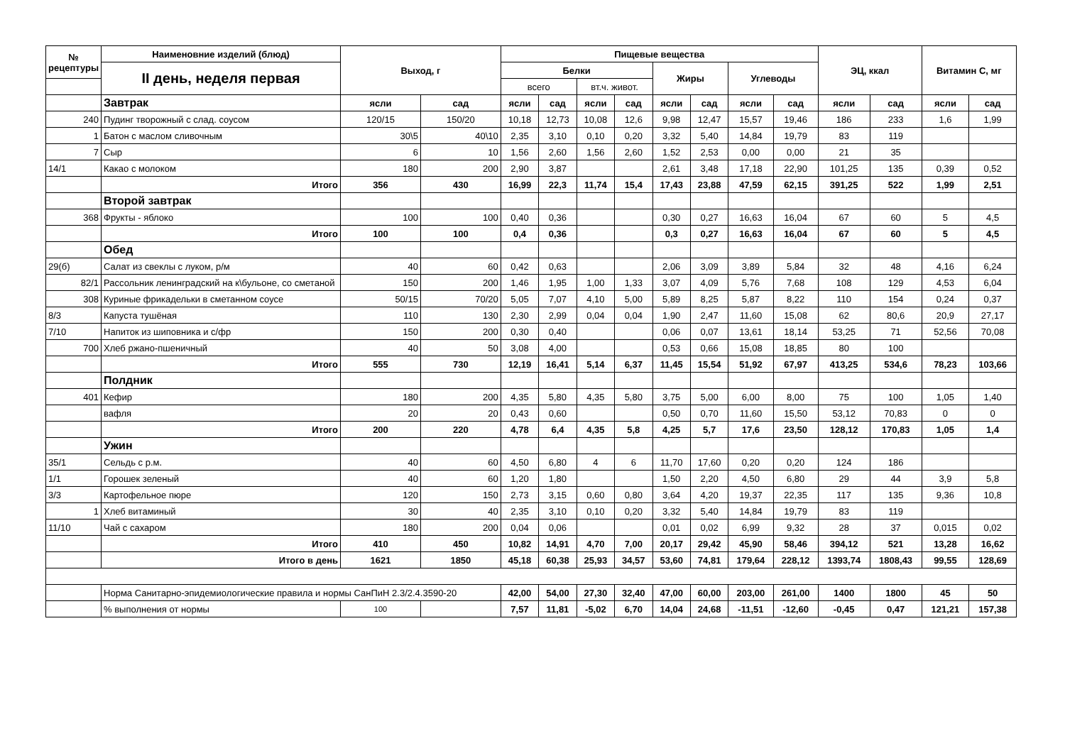| № рецептуры | Наименовние изделий (блюд) | Выход, г | | Пищевые вещества | | | | | | | | ЭЦ, ккал | | Витамин С, мг | |
| --- | --- | --- | --- | --- | --- | --- | --- | --- | --- | --- | --- | --- | --- | --- | --- |
| | II день, неделя первая | | | Белки | | | | Жиры | | Углеводы | | | | | |
| | | | | всего | | вт.ч. живот. | | | | | | | | | |
| | Завтрак | ясли | сад | ясли | сад | ясли | сад | ясли | сад | ясли | сад | ясли | сад | ясли | сад |
| 240 | Пудинг творожный с слад. соусом | 120/15 | 150/20 | 10,18 | 12,73 | 10,08 | 12,6 | 9,98 | 12,47 | 15,57 | 19,46 | 186 | 233 | 1,6 | 1,99 |
| 1 | Батон с маслом сливочным | 30\5 | 40\10 | 2,35 | 3,10 | 0,10 | 0,20 | 3,32 | 5,40 | 14,84 | 19,79 | 83 | 119 | | |
| 7 | Сыр | 6 | 10 | 1,56 | 2,60 | 1,56 | 2,60 | 1,52 | 2,53 | 0,00 | 0,00 | 21 | 35 | | |
| 14/1 | Какао с молоком | 180 | 200 | 2,90 | 3,87 | | | 2,61 | 3,48 | 17,18 | 22,90 | 101,25 | 135 | 0,39 | 0,52 |
| | Итого | 356 | 430 | 16,99 | 22,3 | 11,74 | 15,4 | 17,43 | 23,88 | 47,59 | 62,15 | 391,25 | 522 | 1,99 | 2,51 |
| | Второй завтрак | | | | | | | | | | | | | | |
| 368 | Фрукты - яблоко | 100 | 100 | 0,40 | 0,36 | | | 0,30 | 0,27 | 16,63 | 16,04 | 67 | 60 | 5 | 4,5 |
| | Итого | 100 | 100 | 0,4 | 0,36 | | | 0,3 | 0,27 | 16,63 | 16,04 | 67 | 60 | 5 | 4,5 |
| | Обед | | | | | | | | | | | | | | |
| 29(б) | Салат из свеклы с луком, р/м | 40 | 60 | 0,42 | 0,63 | | | 2,06 | 3,09 | 3,89 | 5,84 | 32 | 48 | 4,16 | 6,24 |
| 82/1 | Рассольник ленинградский на к\бульоне, со сметаной | 150 | 200 | 1,46 | 1,95 | 1,00 | 1,33 | 3,07 | 4,09 | 5,76 | 7,68 | 108 | 129 | 4,53 | 6,04 |
| 308 | Куриные фрикадельки в сметанном соусе | 50/15 | 70/20 | 5,05 | 7,07 | 4,10 | 5,00 | 5,89 | 8,25 | 5,87 | 8,22 | 110 | 154 | 0,24 | 0,37 |
| 8/3 | Капуста тушёная | 110 | 130 | 2,30 | 2,99 | 0,04 | 0,04 | 1,90 | 2,47 | 11,60 | 15,08 | 62 | 80,6 | 20,9 | 27,17 |
| 7/10 | Напиток из шиповника и с/фр | 150 | 200 | 0,30 | 0,40 | | | 0,06 | 0,07 | 13,61 | 18,14 | 53,25 | 71 | 52,56 | 70,08 |
| 700 | Хлеб ржано-пшеничный | 40 | 50 | 3,08 | 4,00 | | | 0,53 | 0,66 | 15,08 | 18,85 | 80 | 100 | | |
| | Итого | 555 | 730 | 12,19 | 16,41 | 5,14 | 6,37 | 11,45 | 15,54 | 51,92 | 67,97 | 413,25 | 534,6 | 78,23 | 103,66 |
| | Полдник | | | | | | | | | | | | | | |
| 401 | Кефир | 180 | 200 | 4,35 | 5,80 | 4,35 | 5,80 | 3,75 | 5,00 | 6,00 | 8,00 | 75 | 100 | 1,05 | 1,40 |
| | вафля | 20 | 20 | 0,43 | 0,60 | | | 0,50 | 0,70 | 11,60 | 15,50 | 53,12 | 70,83 | 0 | 0 |
| | Итого | 200 | 220 | 4,78 | 6,4 | 4,35 | 5,8 | 4,25 | 5,7 | 17,6 | 23,50 | 128,12 | 170,83 | 1,05 | 1,4 |
| | Ужин | | | | | | | | | | | | | | |
| 35/1 | Сельдь с р.м. | 40 | 60 | 4,50 | 6,80 | 4 | 6 | 11,70 | 17,60 | 0,20 | 0,20 | 124 | 186 | | |
| 1/1 | Горошек зеленый | 40 | 60 | 1,20 | 1,80 | | | 1,50 | 2,20 | 4,50 | 6,80 | 29 | 44 | 3,9 | 5,8 |
| 3/3 | Картофельное пюре | 120 | 150 | 2,73 | 3,15 | 0,60 | 0,80 | 3,64 | 4,20 | 19,37 | 22,35 | 117 | 135 | 9,36 | 10,8 |
| 1 | Хлеб витаминый | 30 | 40 | 2,35 | 3,10 | 0,10 | 0,20 | 3,32 | 5,40 | 14,84 | 19,79 | 83 | 119 | | |
| 11/10 | Чай с сахаром | 180 | 200 | 0,04 | 0,06 | | | 0,01 | 0,02 | 6,99 | 9,32 | 28 | 37 | 0,015 | 0,02 |
| | Итого | 410 | 450 | 10,82 | 14,91 | 4,70 | 7,00 | 20,17 | 29,42 | 45,90 | 58,46 | 394,12 | 521 | 13,28 | 16,62 |
| | Итого в день | 1621 | 1850 | 45,18 | 60,38 | 25,93 | 34,57 | 53,60 | 74,81 | 179,64 | 228,12 | 1393,74 | 1808,43 | 99,55 | 128,69 |
| | Норма Санитарно-эпидемиологические правила и нормы СанПиН 2.3/2.4.3590-20 | | | 42,00 | 54,00 | 27,30 | 32,40 | 47,00 | 60,00 | 203,00 | 261,00 | 1400 | 1800 | 45 | 50 |
| | % выполнения от нормы | 100 | | 7,57 | 11,81 | -5,02 | 6,70 | 14,04 | 24,68 | -11,51 | -12,60 | -0,45 | 0,47 | 121,21 | 157,38 |